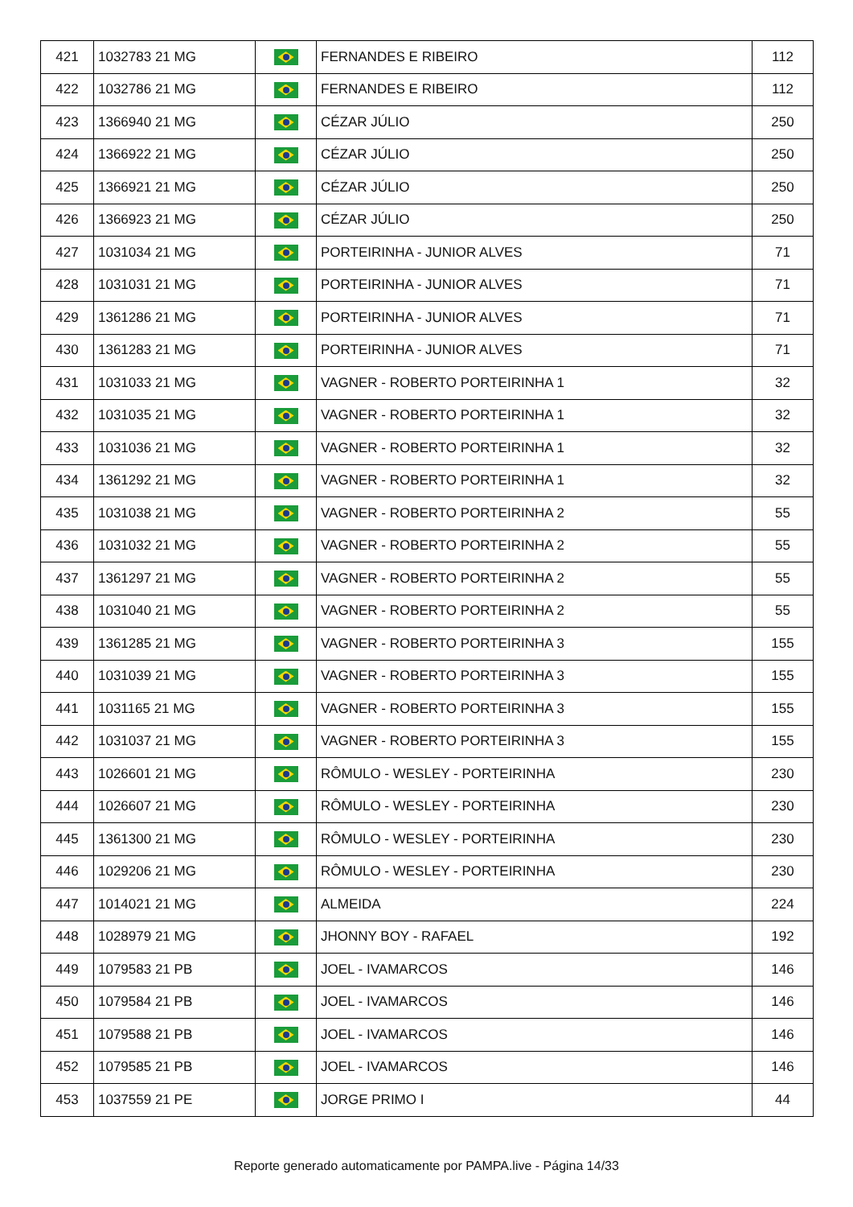| 421 | 1032783 21 MG | | FERNANDES E RIBEIRO | 112 |
| 422 | 1032786 21 MG | | FERNANDES E RIBEIRO | 112 |
| 423 | 1366940 21 MG | | CÉZAR JÚLIO | 250 |
| 424 | 1366922 21 MG | | CÉZAR JÚLIO | 250 |
| 425 | 1366921 21 MG | | CÉZAR JÚLIO | 250 |
| 426 | 1366923 21 MG | | CÉZAR JÚLIO | 250 |
| 427 | 1031034 21 MG | | PORTEIRINHA - JUNIOR ALVES | 71 |
| 428 | 1031031 21 MG | | PORTEIRINHA - JUNIOR ALVES | 71 |
| 429 | 1361286 21 MG | | PORTEIRINHA - JUNIOR ALVES | 71 |
| 430 | 1361283 21 MG | | PORTEIRINHA - JUNIOR ALVES | 71 |
| 431 | 1031033 21 MG | | VAGNER - ROBERTO PORTEIRINHA 1 | 32 |
| 432 | 1031035 21 MG | | VAGNER - ROBERTO PORTEIRINHA 1 | 32 |
| 433 | 1031036 21 MG | | VAGNER - ROBERTO PORTEIRINHA 1 | 32 |
| 434 | 1361292 21 MG | | VAGNER - ROBERTO PORTEIRINHA 1 | 32 |
| 435 | 1031038 21 MG | | VAGNER - ROBERTO PORTEIRINHA 2 | 55 |
| 436 | 1031032 21 MG | | VAGNER - ROBERTO PORTEIRINHA 2 | 55 |
| 437 | 1361297 21 MG | | VAGNER - ROBERTO PORTEIRINHA 2 | 55 |
| 438 | 1031040 21 MG | | VAGNER - ROBERTO PORTEIRINHA 2 | 55 |
| 439 | 1361285 21 MG | | VAGNER - ROBERTO PORTEIRINHA 3 | 155 |
| 440 | 1031039 21 MG | | VAGNER - ROBERTO PORTEIRINHA 3 | 155 |
| 441 | 1031165 21 MG | | VAGNER - ROBERTO PORTEIRINHA 3 | 155 |
| 442 | 1031037 21 MG | | VAGNER - ROBERTO PORTEIRINHA 3 | 155 |
| 443 | 1026601 21 MG | | RÔMULO - WESLEY - PORTEIRINHA | 230 |
| 444 | 1026607 21 MG | | RÔMULO - WESLEY - PORTEIRINHA | 230 |
| 445 | 1361300 21 MG | | RÔMULO - WESLEY - PORTEIRINHA | 230 |
| 446 | 1029206 21 MG | | RÔMULO - WESLEY - PORTEIRINHA | 230 |
| 447 | 1014021 21 MG | | ALMEIDA | 224 |
| 448 | 1028979 21 MG | | JHONNY BOY - RAFAEL | 192 |
| 449 | 1079583 21 PB | | JOEL - IVAMARCOS | 146 |
| 450 | 1079584 21 PB | | JOEL - IVAMARCOS | 146 |
| 451 | 1079588 21 PB | | JOEL - IVAMARCOS | 146 |
| 452 | 1079585 21 PB | | JOEL - IVAMARCOS | 146 |
| 453 | 1037559 21 PE | | JORGE PRIMO I | 44 |
Reporte generado automaticamente por PAMPA.live - Página 14/33